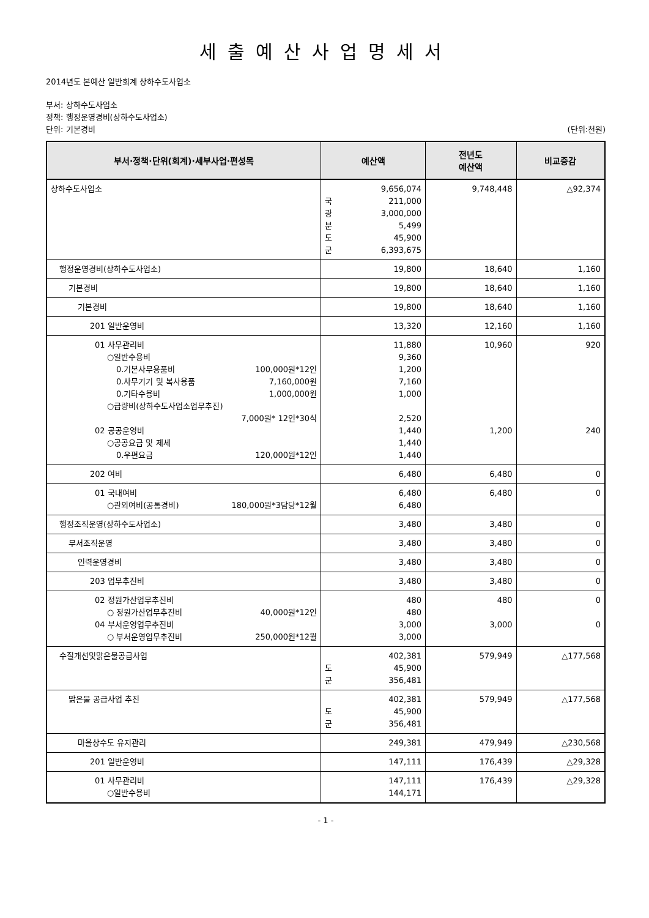세출예산사업명세서
2014년도 본예산 일반회계 상하수도사업소
부서: 상하수도사업소
정책: 행정운영경비(상하수도사업소)
단위: 기본경비 (단위:천원)
| 부서·정책·단위(회계)·세부사업·편성목 | 예산액 | 전년도 예산액 | 비교증감 |
| --- | --- | --- | --- |
| 상하수도사업소 | 9,656,074 국 211,000 광 3,000,000 분 5,499 도 45,900 군 6,393,675 | 9,748,448 | △92,374 |
| 행정운영경비(상하수도사업소) | 19,800 | 18,640 | 1,160 |
| 기본경비 | 19,800 | 18,640 | 1,160 |
| 기본경비 | 19,800 | 18,640 | 1,160 |
| 201 일반운영비 | 13,320 | 12,160 | 1,160 |
| 01 사무관리비 ○일반수용비 0.기본사무용품비 100,000원*12인 0.사무기기 및 복사용품 7,160,000원 0.기타수용비 1,000,000원 ○급량비(상하수도사업소업무추진) 7,000원* 12인*30식 02 공공운영비 ○공공요금 및 제세 0.우편요금 120,000원*12인 | 11,880 9,360 1,200 7,160 1,000 2,520 1,440 1,440 1,440 | 10,960 1,200 | 920 240 |
| 202 여비 | 6,480 | 6,480 | 0 |
| 01 국내여비 ○관외여비(공통경비) 180,000원*3담당*12월 | 6,480 6,480 | 6,480 | 0 |
| 행정조직운영(상하수도사업소) | 3,480 | 3,480 | 0 |
| 부서조직운영 | 3,480 | 3,480 | 0 |
| 인력운영경비 | 3,480 | 3,480 | 0 |
| 203 업무추진비 | 3,480 | 3,480 | 0 |
| 02 정원가산업무추진비 ○ 정원가산업무추진비 40,000원*12인 04 부서운영업무추진비 ○ 부서운영업무추진비 250,000원*12월 | 480 480 3,000 3,000 | 480 3,000 | 0 0 |
| 수질개선및맑은물공급사업 | 402,381 도 45,900 군 356,481 | 579,949 | △177,568 |
| 맑은물 공급사업 추진 | 402,381 도 45,900 군 356,481 | 579,949 | △177,568 |
| 마을상수도 유지관리 | 249,381 | 479,949 | △230,568 |
| 201 일반운영비 | 147,111 | 176,439 | △29,328 |
| 01 사무관리비 ○일반수용비 | 147,111 144,171 | 176,439 | △29,328 |
- 1 -